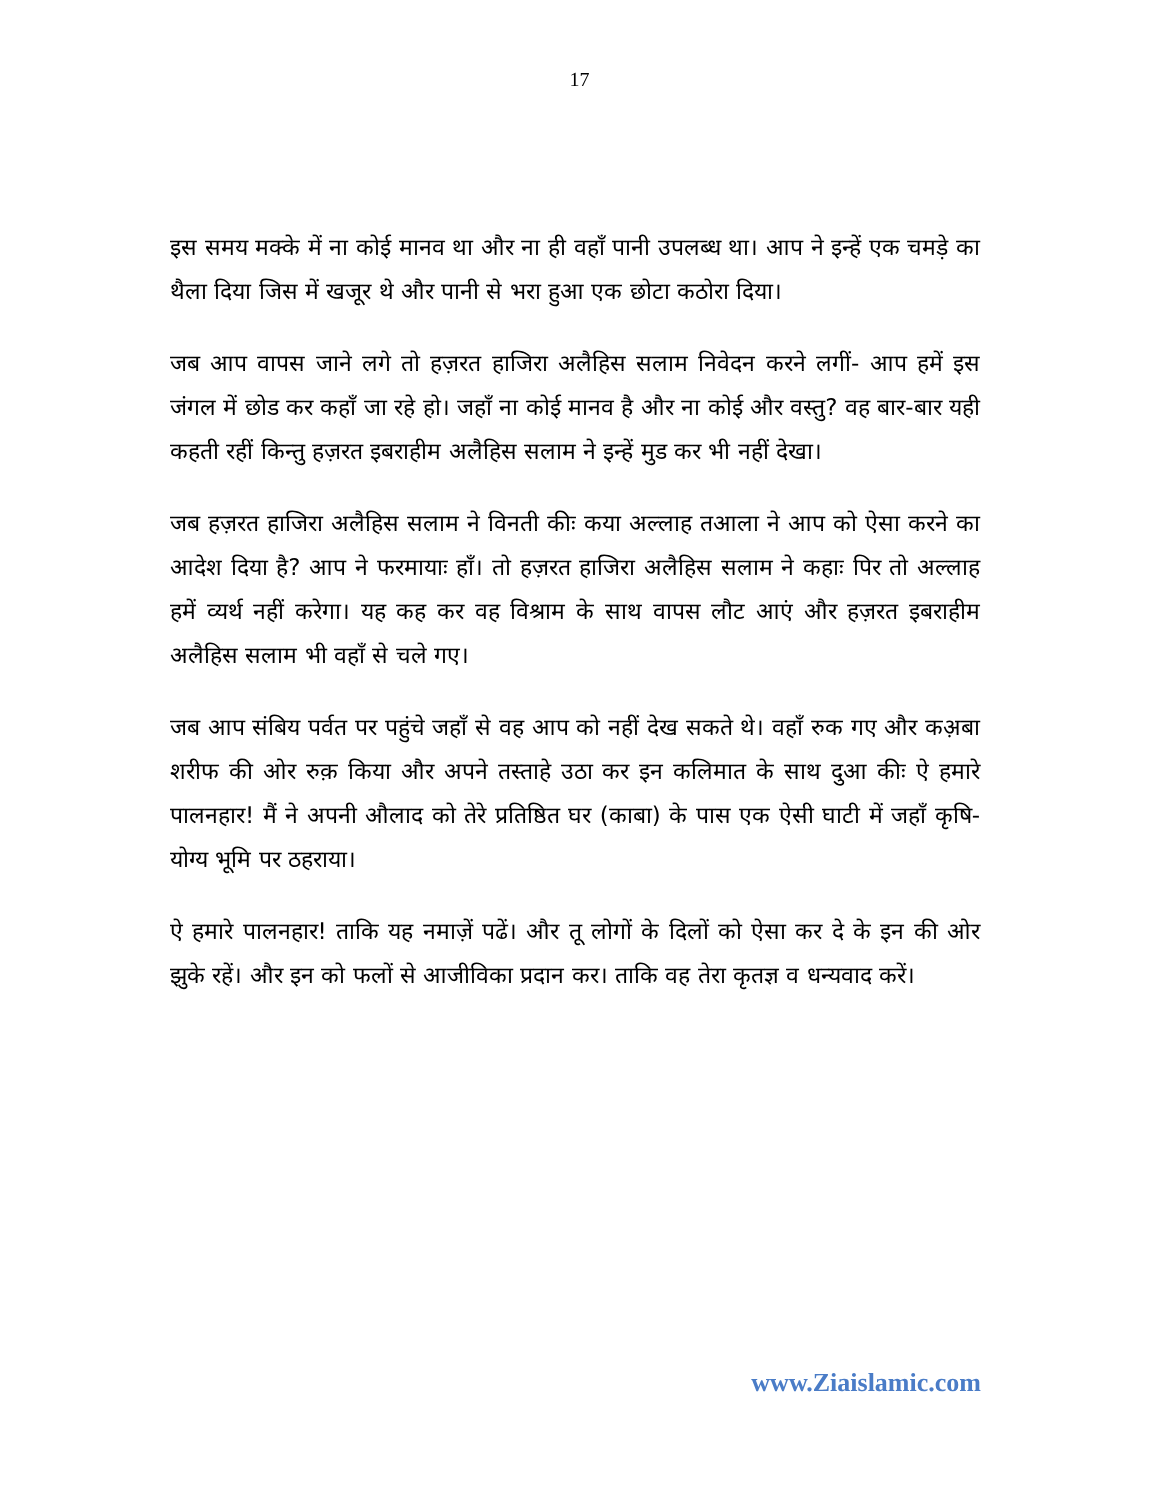17
इस समय मक्के में ना कोई मानव था और ना ही वहाँ पानी उपलब्ध था। आप ने इन्हें एक चमड़े का थैला दिया जिस में खजूर थे और पानी से भरा हुआ एक छोटा कठोरा दिया।
जब आप वापस जाने लगे तो हज़रत हाजिरा अलैहिस सलाम निवेदन करने लगीं- आप हमें इस जंगल में छोड कर कहाँ जा रहे हो। जहाँ ना कोई मानव है और ना कोई और वस्तु? वह बार-बार यही कहती रहीं किन्तु हज़रत इबराहीम अलैहिस सलाम ने इन्हें मुड कर भी नहीं देखा।
जब हज़रत हाजिरा अलैहिस सलाम ने विनती कीः कया अल्लाह तआला ने आप को ऐसा करने का आदेश दिया है? आप ने फरमायाः हाँ। तो हज़रत हाजिरा अलैहिस सलाम ने कहाः पिर तो अल्लाह हमें व्यर्थ नहीं करेगा। यह कह कर वह विश्राम के साथ वापस लौट आएं और हज़रत इबराहीम अलैहिस सलाम भी वहाँ से चले गए।
जब आप संबिय पर्वत पर पहुंचे जहाँ से वह आप को नहीं देख सकते थे। वहाँ रुक गए और कअ़बा शरीफ की ओर रुक़ किया और अपने तस्ताहे उठा कर इन कलिमात के साथ दुआ कीः ऐ हमारे पालनहार! मैं ने अपनी औलाद को तेरे प्रतिष्ठित घर (काबा) के पास एक ऐसी घाटी में जहाँ कृषि-योग्य भूमि पर ठहराया।
ऐ हमारे पालनहार! ताकि यह नमाज़ें पढें। और तू लोगों के दिलों को ऐसा कर दे के इन की ओर झुके रहें। और इन को फलों से आजीविका प्रदान कर। ताकि वह तेरा कृतज्ञ व धन्यवाद करें।
www.Ziaislamic.com